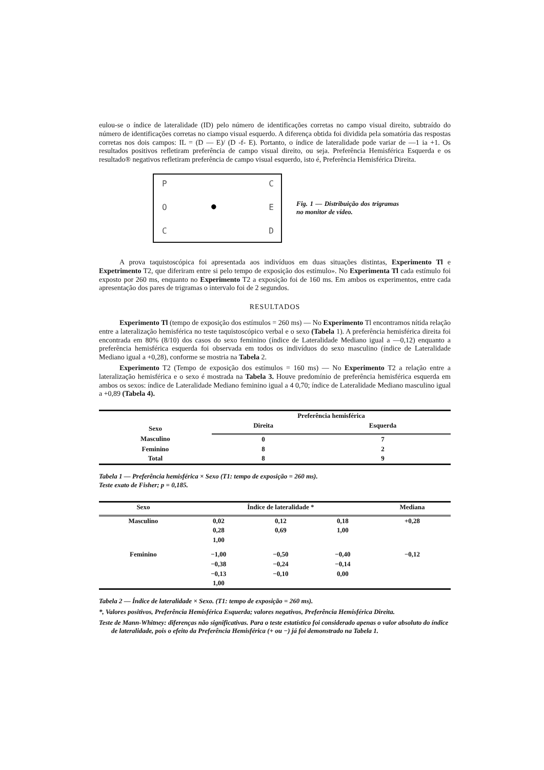eulou-se o índice de lateralidade (ID) pelo número de identificações corretas no campo visual direito, subtraído do número de identificações corretas no ciampo visual esquerdo. A diferença obtida foi dividida pela somatória das respostas corretas nos dois campos: IL = (D — E)/ (D -f- E). Portanto, o índice de lateralidade pode variar de —1 ia +1. Os resultados positivos refletiram preferência de campo visual direito, ou seja. Preferência Hemisférica Esquerda e os resultado® negativos refletiram preferência de campo visual esquerdo, isto é, Preferência Hemisférica Direita.
P C
O ● E
C D
Fig. 1 — Distribuição dos trigramas no monitor de vídeo.
A prova taquistoscópica foi apresentada aos indivíduos em duas situações distintas, Experimento Tl e Expetrimento T2, que diferiram entre si pelo tempo de exposição dos estímulo». No Experimenta Tl cada estímulo foi exposto por 260 ms, enquanto no Experimento T2 a exposição foi de 160 ms. Em ambos os experimentos, entre cada apresentação dos pares de trigramas o intervalo foi de 2 segundos.
RESULTADOS
Experimento Tl (tempo de exposição dos estímulos = 260 ms) — No Experimento Tl encontramos nítida relação entre a lateralização hemisférica no teste taquistoscópico verbal e o sexo (Tabela 1). A preferência hemisférica direita foi encontrada em 80% (8/10) dos casos do sexo feminino (índice de Lateralidade Mediano igual a —0,12) enquanto a preferência hemisférica esquerda foi observada em todos os indivíduos do sexo masculino (índice de Lateralidade Mediano igual a +0,28), conforme se mostria na Tabela 2.
Experimento T2 (Tempo de exposição dos estímulos = 160 ms) — No Experimento T2 a relação entre a lateralização hemisférica e o sexo é mostrada na Tabela 3. Houve predomínio de preferência hemisférica esquerda em ambos os sexos: índice de Lateralidade Mediano feminino igual a 4 0,70; índice de Lateralidade Mediano masculino igual a +0,89 (Tabela 4).
| Sexo | Preferência hemisférica | |
| --- | --- | --- |
| | Direita | Esquerda |
| Masculino | 0 | 7 |
| Feminino | 8 | 2 |
| Total | 8 | 9 |
Tabela 1 — Preferência hemisférica × Sexo (T1: tempo de exposição = 260 ms).
Teste exato de Fisher; p = 0,185.
| Sexo | Índice de lateralidade * | | | Mediana |
| --- | --- | --- | --- | --- |
| Masculino | 0,02 | 0,12 | 0,18 | +0,28 |
| | 0,28 | 0,69 | 1,00 | |
| | 1,00 | | | |
| Feminino | −1,00 | −0,50 | −0,40 | −0,12 |
| | −0,38 | −0,24 | −0,14 | |
| | −0,13 | −0,10 | 0,00 | |
| | 1,00 | | | |
Tabela 2 — Índice de lateralidade × Sexo. (T1: tempo de exposição = 260 ms).
*, Valores positivos, Preferência Hemisférica Esquerda; valores negativos, Preferência Hemisférica Direita.
Teste de Mann-Whitney: diferenças não significativas. Para o teste estatístico foi considerado apenas o valor absoluto do índice de lateralidade, pois o efeito da Preferência Hemisférica (+ ou −) já foi demonstrado na Tabela 1.